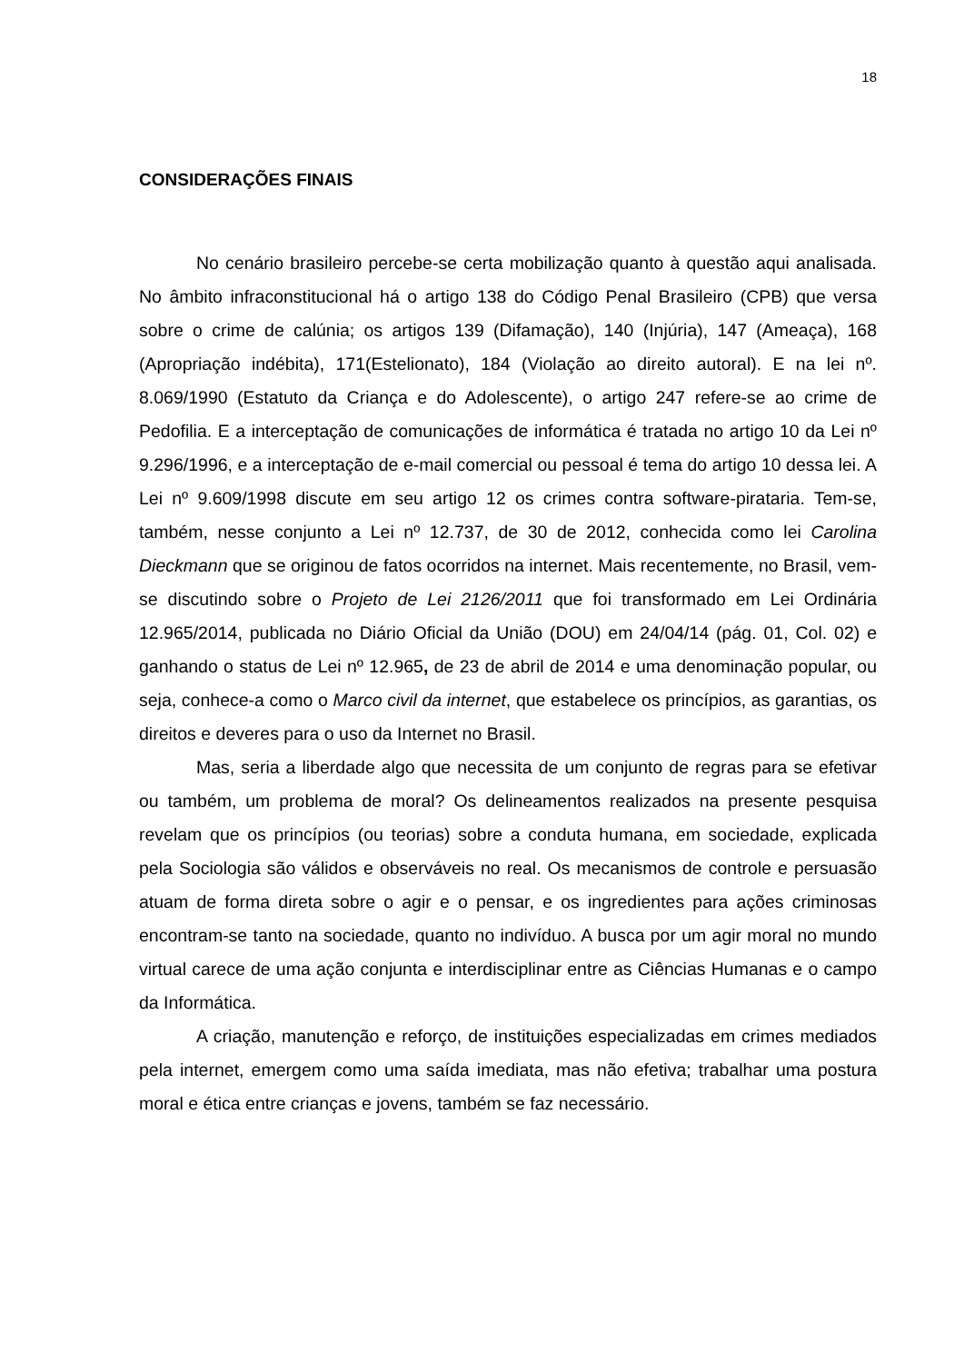18
CONSIDERAÇÕES FINAIS
No cenário brasileiro percebe-se certa mobilização quanto à questão aqui analisada. No âmbito infraconstitucional há o artigo 138 do Código Penal Brasileiro (CPB) que versa sobre o crime de calúnia; os artigos 139 (Difamação), 140 (Injúria), 147 (Ameaça), 168 (Apropriação indébita), 171(Estelionato), 184 (Violação ao direito autoral). E na lei nº. 8.069/1990 (Estatuto da Criança e do Adolescente), o artigo 247 refere-se ao crime de Pedofilia. E a interceptação de comunicações de informática é tratada no artigo 10 da Lei nº 9.296/1996, e a interceptação de e-mail comercial ou pessoal é tema do artigo 10 dessa lei. A Lei nº 9.609/1998 discute em seu artigo 12 os crimes contra software-pirataria. Tem-se, também, nesse conjunto a Lei nº 12.737, de 30 de 2012, conhecida como lei Carolina Dieckmann que se originou de fatos ocorridos na internet. Mais recentemente, no Brasil, vem-se discutindo sobre o Projeto de Lei 2126/2011 que foi transformado em Lei Ordinária 12.965/2014, publicada no Diário Oficial da União (DOU) em 24/04/14 (pág. 01, Col. 02) e ganhando o status de Lei nº 12.965, de 23 de abril de 2014 e uma denominação popular, ou seja, conhece-a como o Marco civil da internet, que estabelece os princípios, as garantias, os direitos e deveres para o uso da Internet no Brasil.
Mas, seria a liberdade algo que necessita de um conjunto de regras para se efetivar ou também, um problema de moral? Os delineamentos realizados na presente pesquisa revelam que os princípios (ou teorias) sobre a conduta humana, em sociedade, explicada pela Sociologia são válidos e observáveis no real. Os mecanismos de controle e persuasão atuam de forma direta sobre o agir e o pensar, e os ingredientes para ações criminosas encontram-se tanto na sociedade, quanto no indivíduo. A busca por um agir moral no mundo virtual carece de uma ação conjunta e interdisciplinar entre as Ciências Humanas e o campo da Informática.
A criação, manutenção e reforço, de instituições especializadas em crimes mediados pela internet, emergem como uma saída imediata, mas não efetiva; trabalhar uma postura moral e ética entre crianças e jovens, também se faz necessário.